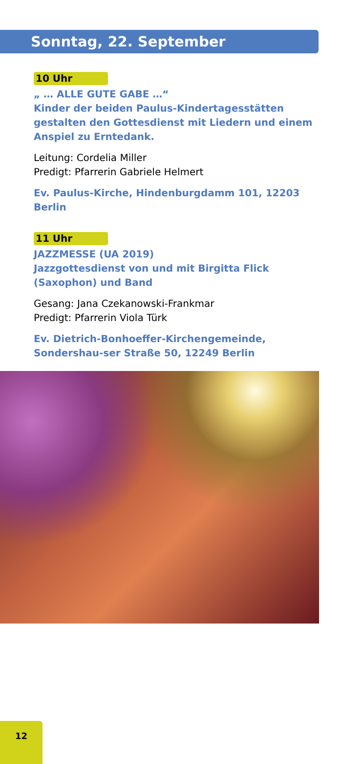Sonntag, 22. September
10 Uhr
„ … ALLE GUTE GABE …“
Kinder der beiden Paulus-Kindertagesstätten gestalten den Gottesdienst mit Liedern und einem Anspiel zu Erntedank.
Leitung: Cordelia Miller
Predigt: Pfarrerin Gabriele Helmert
Ev. Paulus-Kirche, Hindenburgdamm 101, 12203 Berlin
11 Uhr
JAZZMESSE (UA 2019)
Jazzgottesdienst von und mit Birgitta Flick (Saxophon) und Band
Gesang: Jana Czekanowski-Frankmar
Predigt: Pfarrerin Viola Türk
Ev. Dietrich-Bonhoeffer-Kirchengemeinde, Sondershau-ser Straße 50, 12249 Berlin
12